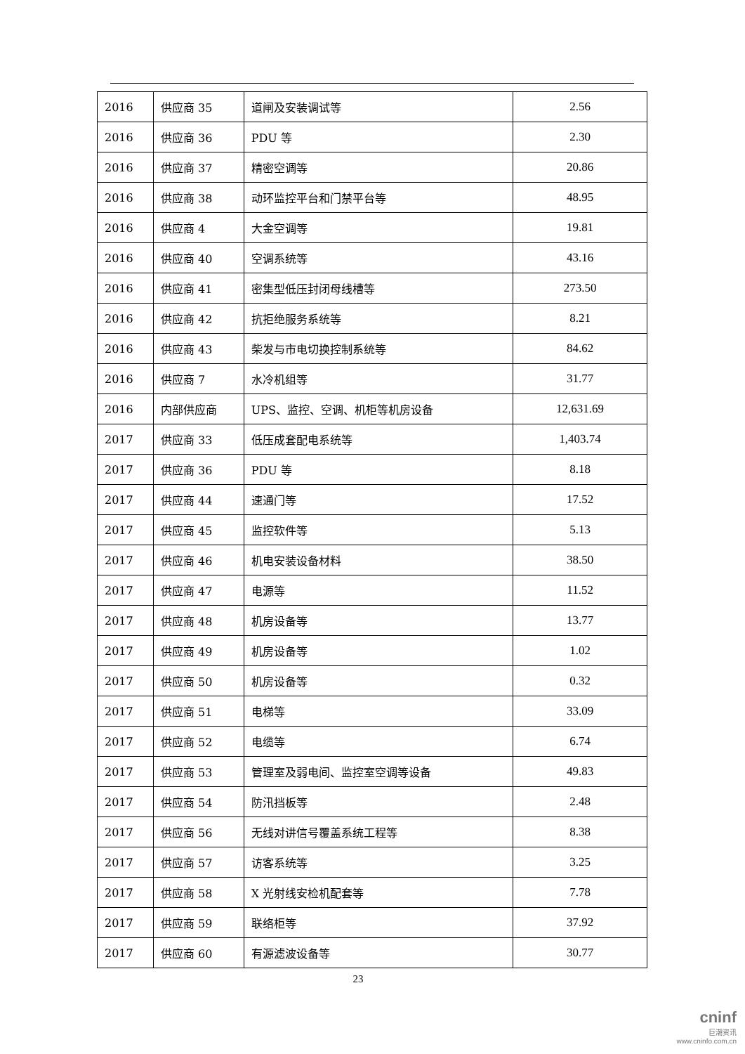| 2016 | 供应商 35 | 道闸及安装调试等 | 2.56 |
| 2016 | 供应商 36 | PDU 等 | 2.30 |
| 2016 | 供应商 37 | 精密空调等 | 20.86 |
| 2016 | 供应商 38 | 动环监控平台和门禁平台等 | 48.95 |
| 2016 | 供应商 4 | 大金空调等 | 19.81 |
| 2016 | 供应商 40 | 空调系统等 | 43.16 |
| 2016 | 供应商 41 | 密集型低压封闭母线槽等 | 273.50 |
| 2016 | 供应商 42 | 抗拒绝服务系统等 | 8.21 |
| 2016 | 供应商 43 | 柴发与市电切换控制系统等 | 84.62 |
| 2016 | 供应商 7 | 水冷机组等 | 31.77 |
| 2016 | 内部供应商 | UPS、监控、空调、机柜等机房设备 | 12,631.69 |
| 2017 | 供应商 33 | 低压成套配电系统等 | 1,403.74 |
| 2017 | 供应商 36 | PDU 等 | 8.18 |
| 2017 | 供应商 44 | 速通门等 | 17.52 |
| 2017 | 供应商 45 | 监控软件等 | 5.13 |
| 2017 | 供应商 46 | 机电安装设备材料 | 38.50 |
| 2017 | 供应商 47 | 电源等 | 11.52 |
| 2017 | 供应商 48 | 机房设备等 | 13.77 |
| 2017 | 供应商 49 | 机房设备等 | 1.02 |
| 2017 | 供应商 50 | 机房设备等 | 0.32 |
| 2017 | 供应商 51 | 电梯等 | 33.09 |
| 2017 | 供应商 52 | 电缆等 | 6.74 |
| 2017 | 供应商 53 | 管理室及弱电间、监控室空调等设备 | 49.83 |
| 2017 | 供应商 54 | 防汛挡板等 | 2.48 |
| 2017 | 供应商 56 | 无线对讲信号覆盖系统工程等 | 8.38 |
| 2017 | 供应商 57 | 访客系统等 | 3.25 |
| 2017 | 供应商 58 | X 光射线安检机配套等 | 7.78 |
| 2017 | 供应商 59 | 联络柜等 | 37.92 |
| 2017 | 供应商 60 | 有源滤波设备等 | 30.77 |
23
cninf
巨潮资讯
www.cninfo.com.cn